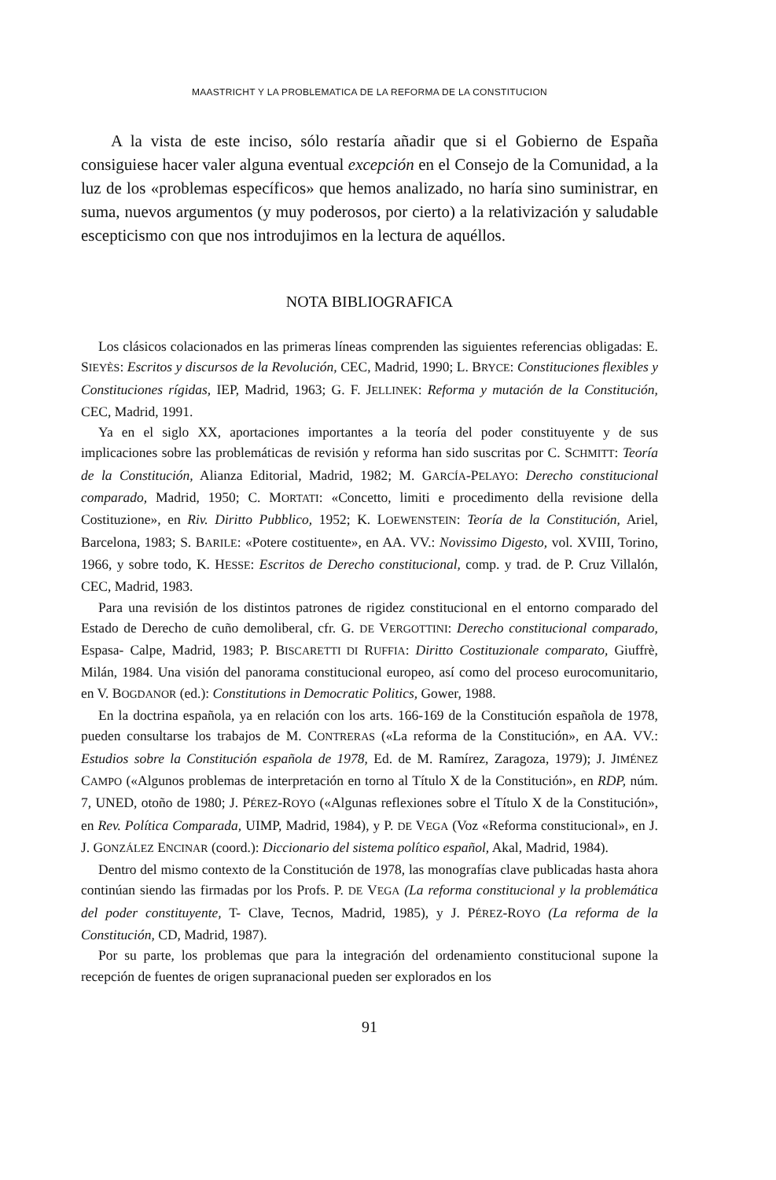MAASTRICHT Y LA PROBLEMATICA DE LA REFORMA DE LA CONSTITUCION
A la vista de este inciso, sólo restaría añadir que si el Gobierno de España consiguiese hacer valer alguna eventual excepción en el Consejo de la Comunidad, a la luz de los «problemas específicos» que hemos analizado, no haría sino suministrar, en suma, nuevos argumentos (y muy poderosos, por cierto) a la relativización y saludable escepticismo con que nos introdujimos en la lectura de aquéllos.
NOTA BIBLIOGRAFICA
Los clásicos colacionados en las primeras líneas comprenden las siguientes referencias obligadas: E. SIEYÈS: Escritos y discursos de la Revolución, CEC, Madrid, 1990; L. BRYCE: Constituciones flexibles y Constituciones rígidas, IEP, Madrid, 1963; G. F. JELLINEK: Reforma y mutación de la Constitución, CEC, Madrid, 1991.
Ya en el siglo XX, aportaciones importantes a la teoría del poder constituyente y de sus implicaciones sobre las problemáticas de revisión y reforma han sido suscritas por C. SCHMITT: Teoría de la Constitución, Alianza Editorial, Madrid, 1982; M. GARCÍA-PELAYO: Derecho constitucional comparado, Madrid, 1950; C. MORTATI: «Concetto, limiti e procedimento della revisione della Costituzione», en Riv. Diritto Pubblico, 1952; K. LOEWENSTEIN: Teoría de la Constitución, Ariel, Barcelona, 1983; S. BARILE: «Potere costituente», en AA. VV.: Novissimo Digesto, vol. XVIII, Torino, 1966, y sobre todo, K. HESSE: Escritos de Derecho constitucional, comp. y trad. de P. Cruz Villalón, CEC, Madrid, 1983.
Para una revisión de los distintos patrones de rigidez constitucional en el entorno comparado del Estado de Derecho de cuño demoliberal, cfr. G. DE VERGOTTINI: Derecho constitucional comparado, Espasa- Calpe, Madrid, 1983; P. BISCARETTI DI RUFFIA: Diritto Costituzionale comparato, Giuffrè, Milán, 1984. Una visión del panorama constitucional europeo, así como del proceso eurocomunitario, en V. BOGDANOR (ed.): Constitutions in Democratic Politics, Gower, 1988.
En la doctrina española, ya en relación con los arts. 166-169 de la Constitución española de 1978, pueden consultarse los trabajos de M. CONTRERAS («La reforma de la Constitución», en AA. VV.: Estudios sobre la Constitución española de 1978, Ed. de M. Ramírez, Zaragoza, 1979); J. JIMÉNEZ CAMPO («Algunos problemas de interpretación en torno al Título X de la Constitución», en RDP, núm. 7, UNED, otoño de 1980; J. PÉREZ-ROYO («Algunas reflexiones sobre el Título X de la Constitución», en Rev. Política Comparada, UIMP, Madrid, 1984), y P. DE VEGA (Voz «Reforma constitucional», en J. J. GONZÁLEZ ENCINAR (coord.): Diccionario del sistema político español, Akal, Madrid, 1984).
Dentro del mismo contexto de la Constitución de 1978, las monografías clave publicadas hasta ahora continúan siendo las firmadas por los Profs. P. DE VEGA (La reforma constitucional y la problemática del poder constituyente, T- Clave, Tecnos, Madrid, 1985), y J. PÉREZ-ROYO (La reforma de la Constitución, CD, Madrid, 1987).
Por su parte, los problemas que para la integración del ordenamiento constitucional supone la recepción de fuentes de origen supranacional pueden ser explorados en los
91